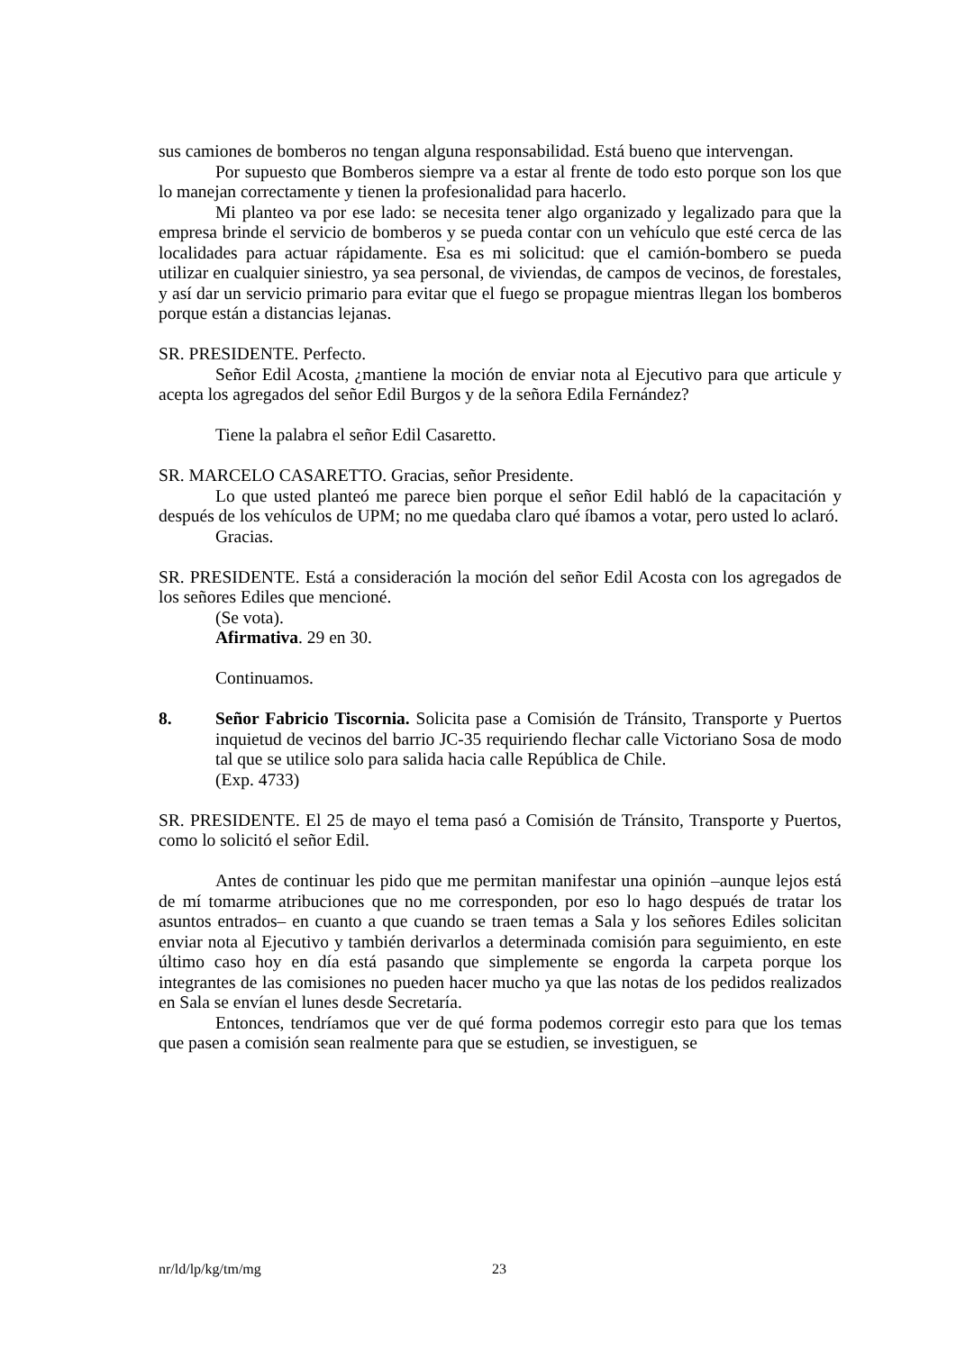sus camiones de bomberos no tengan alguna responsabilidad. Está bueno que intervengan.
Por supuesto que Bomberos siempre va a estar al frente de todo esto porque son los que lo manejan correctamente y tienen la profesionalidad para hacerlo.
Mi planteo va por ese lado: se necesita tener algo organizado y legalizado para que la empresa brinde el servicio de bomberos y se pueda contar con un vehículo que esté cerca de las localidades para actuar rápidamente. Esa es mi solicitud: que el camión-bombero se pueda utilizar en cualquier siniestro, ya sea personal, de viviendas, de campos de vecinos, de forestales, y así dar un servicio primario para evitar que el fuego se propague mientras llegan los bomberos porque están a distancias lejanas.
SR. PRESIDENTE. Perfecto.
Señor Edil Acosta, ¿mantiene la moción de enviar nota al Ejecutivo para que articule y acepta los agregados del señor Edil Burgos y de la señora Edila Fernández?
Tiene la palabra el señor Edil Casaretto.
SR. MARCELO CASARETTO. Gracias, señor Presidente.
Lo que usted planteó me parece bien porque el señor Edil habló de la capacitación y después de los vehículos de UPM; no me quedaba claro qué íbamos a votar, pero usted lo aclaró.
Gracias.
SR. PRESIDENTE. Está a consideración la moción del señor Edil Acosta con los agregados de los señores Ediles que mencioné.
(Se vota).
Afirmativa. 29 en 30.
Continuamos.
8. Señor Fabricio Tiscornia. Solicita pase a Comisión de Tránsito, Transporte y Puertos inquietud de vecinos del barrio JC-35 requiriendo flechar calle Victoriano Sosa de modo tal que se utilice solo para salida hacia calle República de Chile.
(Exp. 4733)
SR. PRESIDENTE. El 25 de mayo el tema pasó a Comisión de Tránsito, Transporte y Puertos, como lo solicitó el señor Edil.
Antes de continuar les pido que me permitan manifestar una opinión –aunque lejos está de mí tomarme atribuciones que no me corresponden, por eso lo hago después de tratar los asuntos entrados– en cuanto a que cuando se traen temas a Sala y los señores Ediles solicitan enviar nota al Ejecutivo y también derivarlos a determinada comisión para seguimiento, en este último caso hoy en día está pasando que simplemente se engorda la carpeta porque los integrantes de las comisiones no pueden hacer mucho ya que las notas de los pedidos realizados en Sala se envían el lunes desde Secretaría.
Entonces, tendríamos que ver de qué forma podemos corregir esto para que los temas que pasen a comisión sean realmente para que se estudien, se investiguen, se
nr/ld/lp/kg/tm/mg 23